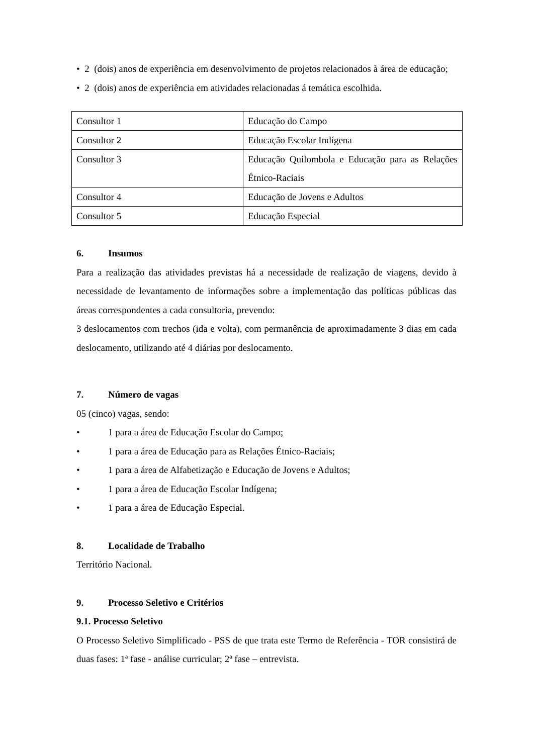• 2 (dois) anos de experiência em desenvolvimento de projetos relacionados à área de educação;
• 2 (dois) anos de experiência em atividades relacionadas á temática escolhida.
| Consultor 1 | Educação do Campo |
| Consultor 2 | Educação Escolar Indígena |
| Consultor 3 | Educação Quilombola e Educação para as Relações Étnico-Raciais |
| Consultor 4 | Educação de Jovens e Adultos |
| Consultor 5 | Educação Especial |
6. Insumos
Para a realização das atividades previstas há a necessidade de realização de viagens, devido à necessidade de levantamento de informações sobre a implementação das políticas públicas das áreas correspondentes a cada consultoria, prevendo:
3 deslocamentos com trechos (ida e volta), com permanência de aproximadamente 3 dias em cada deslocamento, utilizando até 4 diárias por deslocamento.
7. Número de vagas
05 (cinco) vagas, sendo:
• 1 para a área de Educação Escolar do Campo;
• 1 para a área de Educação para as Relações Étnico-Raciais;
• 1 para a área de Alfabetização e Educação de Jovens e Adultos;
• 1 para a área de Educação Escolar Indígena;
• 1 para a área de Educação Especial.
8. Localidade de Trabalho
Território Nacional.
9. Processo Seletivo e Critérios
9.1. Processo Seletivo
O Processo Seletivo Simplificado - PSS de que trata este Termo de Referência - TOR consistirá de duas fases: 1ª fase - análise curricular; 2ª fase – entrevista.